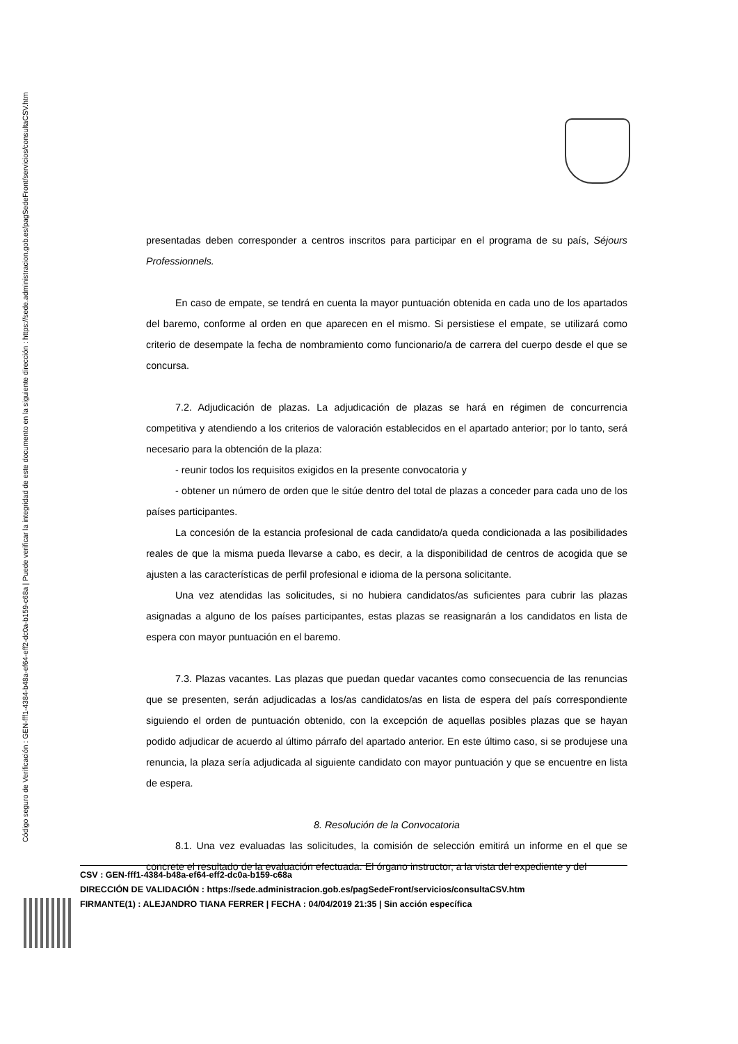Código seguro de Verificación : GEN-fff1-4384-b48a-ef64-eff2-dc0a-b159-c68a | Puede verificar la integridad de este documento en la siguiente dirección : https://sede.administracion.gob.es/pagSedeFront/servicios/consultaCSV.htm
presentadas deben corresponder a centros inscritos para participar en el programa de su país, Séjours Professionnels.
En caso de empate, se tendrá en cuenta la mayor puntuación obtenida en cada uno de los apartados del baremo, conforme al orden en que aparecen en el mismo. Si persistiese el empate, se utilizará como criterio de desempate la fecha de nombramiento como funcionario/a de carrera del cuerpo desde el que se concursa.
7.2. Adjudicación de plazas. La adjudicación de plazas se hará en régimen de concurrencia competitiva y atendiendo a los criterios de valoración establecidos en el apartado anterior; por lo tanto, será necesario para la obtención de la plaza:
- reunir todos los requisitos exigidos en la presente convocatoria y
- obtener un número de orden que le sitúe dentro del total de plazas a conceder para cada uno de los países participantes.
La concesión de la estancia profesional de cada candidato/a queda condicionada a las posibilidades reales de que la misma pueda llevarse a cabo, es decir, a la disponibilidad de centros de acogida que se ajusten a las características de perfil profesional e idioma de la persona solicitante.
Una vez atendidas las solicitudes, si no hubiera candidatos/as suficientes para cubrir las plazas asignadas a alguno de los países participantes, estas plazas se reasignarán a los candidatos en lista de espera con mayor puntuación en el baremo.
7.3. Plazas vacantes. Las plazas que puedan quedar vacantes como consecuencia de las renuncias que se presenten, serán adjudicadas a los/as candidatos/as en lista de espera del país correspondiente siguiendo el orden de puntuación obtenido, con la excepción de aquellas posibles plazas que se hayan podido adjudicar de acuerdo al último párrafo del apartado anterior. En este último caso, si se produjese una renuncia, la plaza sería adjudicada al siguiente candidato con mayor puntuación y que se encuentre en lista de espera.
8. Resolución de la Convocatoria
8.1. Una vez evaluadas las solicitudes, la comisión de selección emitirá un informe en el que se concrete el resultado de la evaluación efectuada. El órgano instructor, a la vista del expediente y del
CSV : GEN-fff1-4384-b48a-ef64-eff2-dc0a-b159-c68a
DIRECCIÓN DE VALIDACIÓN : https://sede.administracion.gob.es/pagSedeFront/servicios/consultaCSV.htm
FIRMANTE(1) : ALEJANDRO TIANA FERRER | FECHA : 04/04/2019 21:35 | Sin acción específica